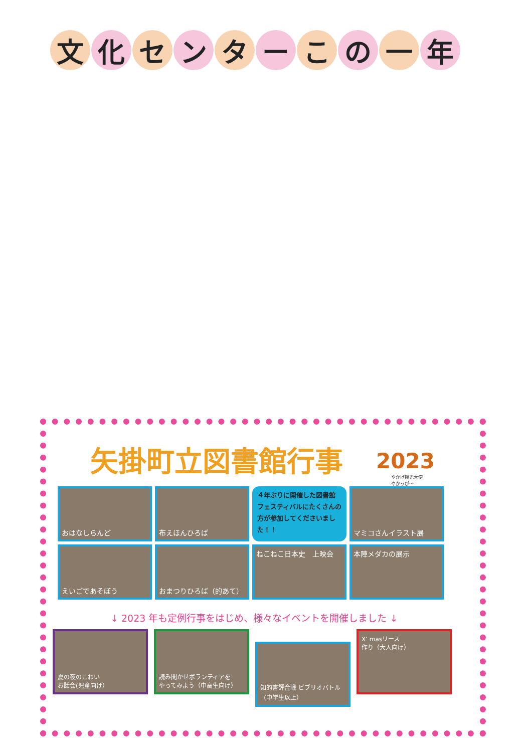文化 セ ン タ ー こ の 一 年
矢掛町立図書館行事 2023
やかげ観光大使
やかっぴ～
おはなしらんど
布えほんひろば
４年ぶりに開催した図書館フェスティバルにたくさんの方が参加してくださいました！！
マミコさんイラスト展
えいごであそぼう
おまつりひろば（的あて）
ねこねこ日本史　上映会
本陣メダカの展示
↓ 2023 年も定例行事をはじめ、様々なイベントを開催しました ↓
夏の夜のこわい
お話会(児童向け）
読み聞かせボランティアを
やってみよう（中高生向け）
知的書評合戦 ビブリオバトル
（中学生以上）
X’ masリース
作り（大人向け）